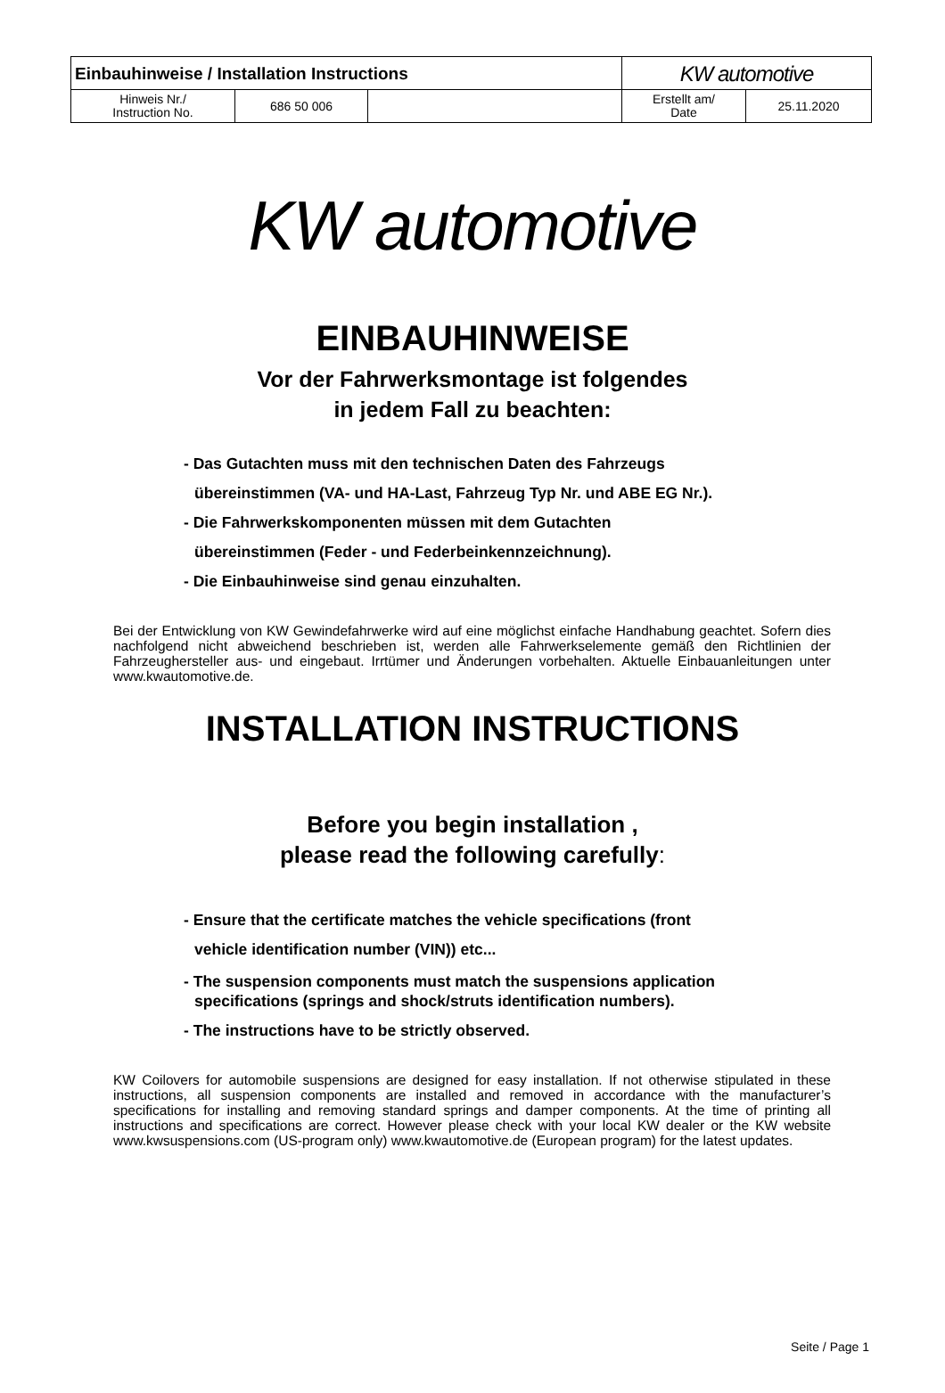| Einbauhinweise / Installation Instructions | | | KW automotive | |
| Hinweis Nr./ Instruction No. | 686 50 006 | | Erstellt am/ Date | 25.11.2020 |
KW automotive
EINBAUHINWEISE
Vor der Fahrwerksmontage ist folgendes
in jedem Fall zu beachten:
- Das Gutachten muss mit den technischen Daten des Fahrzeugs
übereinstimmen (VA- und HA-Last, Fahrzeug Typ Nr. und ABE EG Nr.).
- Die Fahrwerkskomponenten müssen mit dem Gutachten
übereinstimmen (Feder - und Federbeinkennzeichnung).
- Die Einbauhinweise sind genau einzuhalten.
Bei der Entwicklung von KW Gewindefahrwerke wird auf eine möglichst einfache Handhabung geachtet. Sofern dies nachfolgend nicht abweichend beschrieben ist, werden alle Fahrwerkselemente gemäß den Richtlinien der Fahrzeughersteller aus- und eingebaut. Irrtümer und Änderungen vorbehalten. Aktuelle Einbauanleitungen unter www.kwautomotive.de.
INSTALLATION INSTRUCTIONS
Before you begin installation ,
please read the following carefully:
- Ensure that the certificate matches the vehicle specifications (front
vehicle identification number (VIN)) etc...
- The suspension components must match the suspensions application
specifications (springs and shock/struts identification numbers).
- The instructions have to be strictly observed.
KW Coilovers for automobile suspensions are designed for easy installation. If not otherwise stipulated in these instructions, all suspension components are installed and removed in accordance with the manufacturer’s specifications for installing and removing standard springs and damper components. At the time of printing all instructions and specifications are correct. However please check with your local KW dealer or the KW website www.kwsuspensions.com (US-program only) www.kwautomotive.de (European program) for the latest updates.
Seite / Page 1